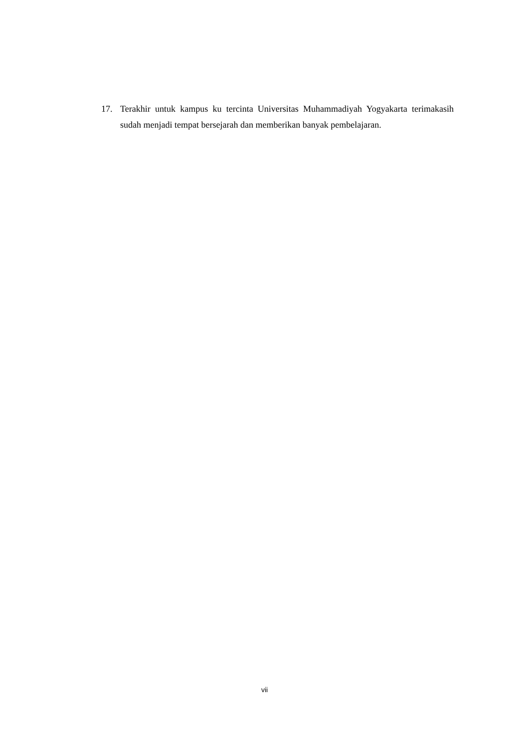17. Terakhir untuk kampus ku tercinta Universitas Muhammadiyah Yogyakarta terimakasih sudah menjadi tempat bersejarah dan memberikan banyak pembelajaran.
vii